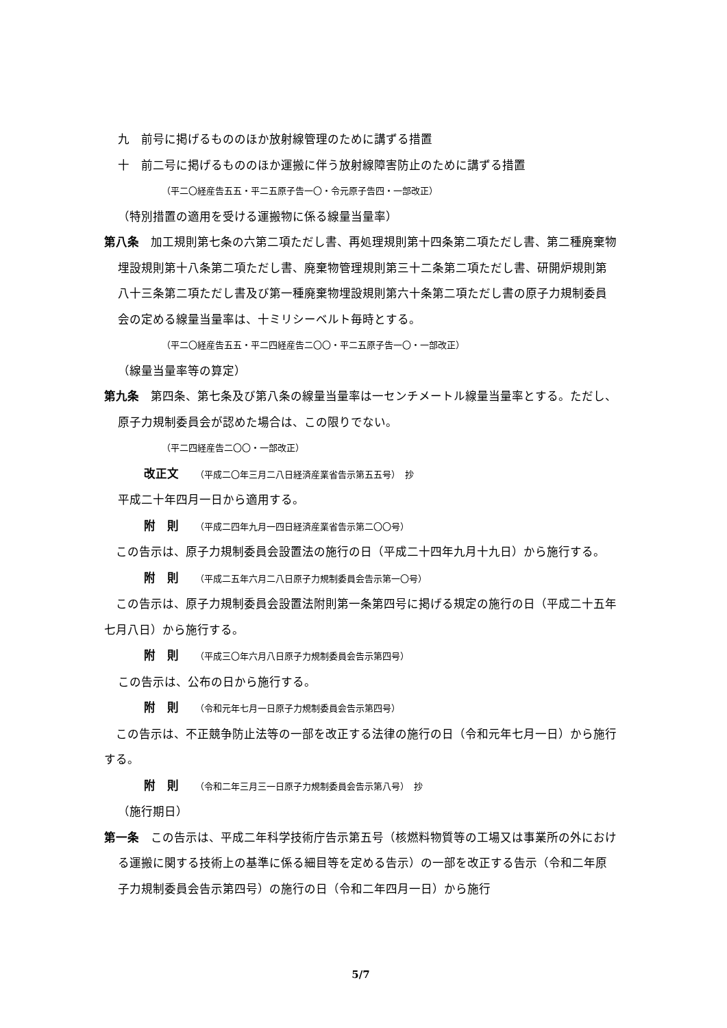九　前号に掲げるもののほか放射線管理のために講ずる措置
十　前二号に掲げるもののほか運搬に伴う放射線障害防止のために講ずる措置
（平二〇経産告五五・平二五原子告一〇・令元原子告四・一部改正）
（特別措置の適用を受ける運搬物に係る線量当量率）
第八条　加工規則第七条の六第二項ただし書、再処理規則第十四条第二項ただし書、第二種廃棄物埋設規則第十八条第二項ただし書、廃棄物管理規則第三十二条第二項ただし書、研開炉規則第八十三条第二項ただし書及び第一種廃棄物埋設規則第六十条第二項ただし書の原子力規制委員会の定める線量当量率は、十ミリシーベルト毎時とする。
（平二〇経産告五五・平二四経産告二〇〇・平二五原子告一〇・一部改正）
（線量当量率等の算定）
第九条　第四条、第七条及び第八条の線量当量率は一センチメートル線量当量率とする。ただし、原子力規制委員会が認めた場合は、この限りでない。
（平二四経産告二〇〇・一部改正）
改正文 （平成二〇年三月二八日経済産業省告示第五五号）　抄
平成二十年四月一日から適用する。
附　則 （平成二四年九月一四日経済産業省告示第二〇〇号）
　この告示は、原子力規制委員会設置法の施行の日（平成二十四年九月十九日）から施行する。
附　則 （平成二五年六月二八日原子力規制委員会告示第一〇号）
　この告示は、原子力規制委員会設置法附則第一条第四号に掲げる規定の施行の日（平成二十五年七月八日）から施行する。
附　則 （平成三〇年六月八日原子力規制委員会告示第四号）
この告示は、公布の日から施行する。
附　則 （令和元年七月一日原子力規制委員会告示第四号）
　この告示は、不正競争防止法等の一部を改正する法律の施行の日（令和元年七月一日）から施行する。
附　則 （令和二年三月三一日原子力規制委員会告示第八号）　抄
（施行期日）
第一条　この告示は、平成二年科学技術庁告示第五号（核燃料物質等の工場又は事業所の外における運搬に関する技術上の基準に係る細目等を定める告示）の一部を改正する告示（令和二年原子力規制委員会告示第四号）の施行の日（令和二年四月一日）から施行
5/7